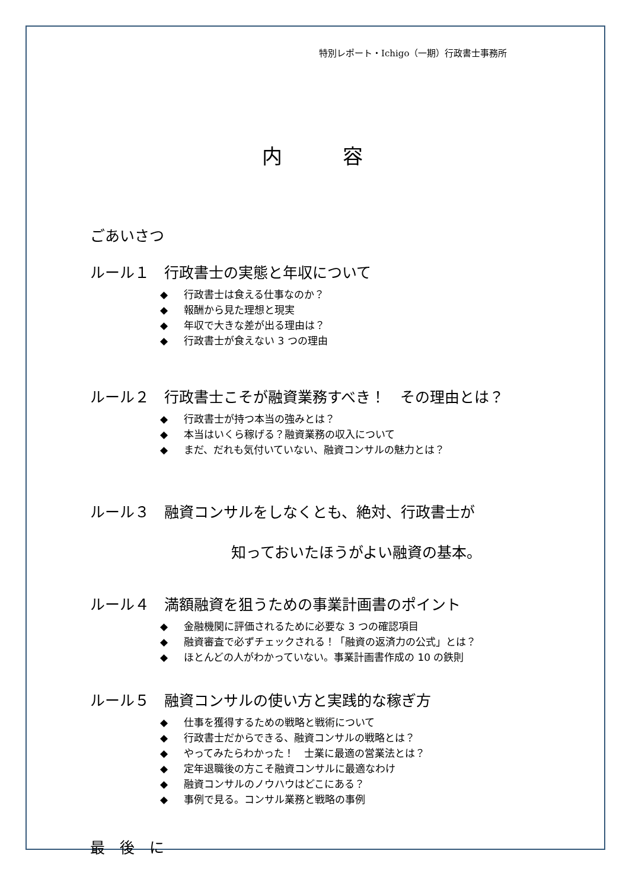特別レポート・Ichigo（一期）行政書士事務所
内　　　容
ごあいさつ
ルール１　行政書士の実態と年収について
◆ 行政書士は食える仕事なのか？
◆ 報酬から見た理想と現実
◆ 年収で大きな差が出る理由は？
◆ 行政書士が食えない 3 つの理由
ルール２　行政書士こそが融資業務すべき！　その理由とは？
◆ 行政書士が持つ本当の強みとは？
◆ 本当はいくら稼げる？融資業務の収入について
◆ まだ、だれも気付いていない、融資コンサルの魅力とは？
ルール３　融資コンサルをしなくとも、絶対、行政書士が
知っておいたほうがよい融資の基本。
ルール４　満額融資を狙うための事業計画書のポイント
◆ 金融機関に評価されるために必要な 3 つの確認項目
◆ 融資審査で必ずチェックされる！「融資の返済力の公式」とは？
◆ ほとんどの人がわかっていない。事業計画書作成の 10 の鉄則
ルール５　融資コンサルの使い方と実践的な稼ぎ方
◆ 仕事を獲得するための戦略と戦術について
◆ 行政書士だからできる、融資コンサルの戦略とは？
◆ やってみたらわかった！　士業に最適の営業法とは？
◆ 定年退職後の方こそ融資コンサルに最適なわけ
◆ 融資コンサルのノウハウはどこにある？
◆ 事例で見る。コンサル業務と戦略の事例
最　後　に